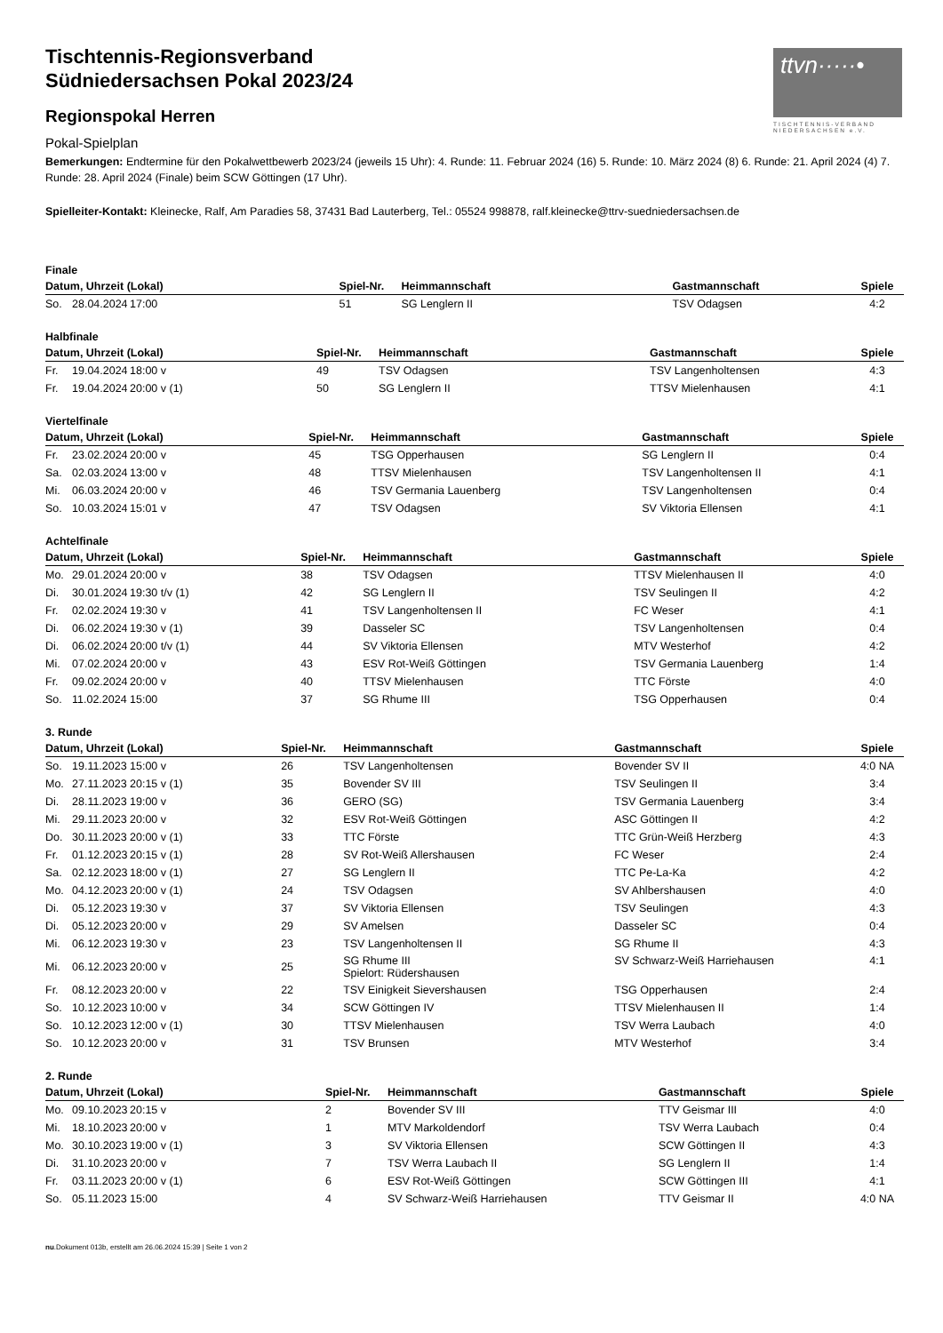ttvn·····•
TISCHTENNIS-VERBAND NIEDERSACHSEN e.V.
Tischtennis-Regionsverband
Südniedersachsen Pokal 2023/24
Regionspokal Herren
Pokal-Spielplan
Bemerkungen: Endtermine für den Pokalwettbewerb 2023/24 (jeweils 15 Uhr): 4. Runde: 11. Februar 2024 (16) 5. Runde: 10. März 2024 (8) 6. Runde: 21. April 2024 (4) 7. Runde: 28. April 2024 (Finale) beim SCW Göttingen (17 Uhr).
Spielleiter-Kontakt: Kleinecke, Ralf, Am Paradies 58, 37431 Bad Lauterberg, Tel.: 05524 998878, ralf.kleinecke@ttrv-suedniedersachsen.de
Finale
| Datum, Uhrzeit (Lokal) | | | Spiel-Nr. | Heimmannschaft | Gastmannschaft | Spiele |
| --- | --- | --- | --- | --- | --- | --- |
| So. | 28.04.2024 | 17:00 | 51 | SG Lenglern II | TSV Odagsen | 4:2 |
Halbfinale
| Datum, Uhrzeit (Lokal) | | | Spiel-Nr. | Heimmannschaft | Gastmannschaft | Spiele |
| --- | --- | --- | --- | --- | --- | --- |
| Fr. | 19.04.2024 | 18:00 v | 49 | TSV Odagsen | TSV Langenholtensen | 4:3 |
| Fr. | 19.04.2024 | 20:00 v (1) | 50 | SG Lenglern II | TTSV Mielenhausen | 4:1 |
Viertelfinale
| Datum, Uhrzeit (Lokal) | | | Spiel-Nr. | Heimmannschaft | Gastmannschaft | Spiele |
| --- | --- | --- | --- | --- | --- | --- |
| Fr. | 23.02.2024 | 20:00 v | 45 | TSG Opperhausen | SG Lenglern II | 0:4 |
| Sa. | 02.03.2024 | 13:00 v | 48 | TTSV Mielenhausen | TSV Langenholtensen II | 4:1 |
| Mi. | 06.03.2024 | 20:00 v | 46 | TSV Germania Lauenberg | TSV Langenholtensen | 0:4 |
| So. | 10.03.2024 | 15:01 v | 47 | TSV Odagsen | SV Viktoria Ellensen | 4:1 |
Achtelfinale
| Datum, Uhrzeit (Lokal) | | | Spiel-Nr. | Heimmannschaft | Gastmannschaft | Spiele |
| --- | --- | --- | --- | --- | --- | --- |
| Mo. | 29.01.2024 | 20:00 v | 38 | TSV Odagsen | TTSV Mielenhausen II | 4:0 |
| Di. | 30.01.2024 | 19:30 t/v (1) | 42 | SG Lenglern II | TSV Seulingen II | 4:2 |
| Fr. | 02.02.2024 | 19:30 v | 41 | TSV Langenholtensen II | FC Weser | 4:1 |
| Di. | 06.02.2024 | 19:30 v (1) | 39 | Dasseler SC | TSV Langenholtensen | 0:4 |
| Di. | 06.02.2024 | 20:00 t/v (1) | 44 | SV Viktoria Ellensen | MTV Westerhof | 4:2 |
| Mi. | 07.02.2024 | 20:00 v | 43 | ESV Rot-Weiß Göttingen | TSV Germania Lauenberg | 1:4 |
| Fr. | 09.02.2024 | 20:00 v | 40 | TTSV Mielenhausen | TTC Förste | 4:0 |
| So. | 11.02.2024 | 15:00 | 37 | SG Rhume III | TSG Opperhausen | 0:4 |
3. Runde
| Datum, Uhrzeit (Lokal) | | | Spiel-Nr. | Heimmannschaft | Gastmannschaft | Spiele |
| --- | --- | --- | --- | --- | --- | --- |
| So. | 19.11.2023 | 15:00 v | 26 | TSV Langenholtensen | Bovender SV II | 4:0 NA |
| Mo. | 27.11.2023 | 20:15 v (1) | 35 | Bovender SV III | TSV Seulingen II | 3:4 |
| Di. | 28.11.2023 | 19:00 v | 36 | GERO (SG) | TSV Germania Lauenberg | 3:4 |
| Mi. | 29.11.2023 | 20:00 v | 32 | ESV Rot-Weiß Göttingen | ASC Göttingen II | 4:2 |
| Do. | 30.11.2023 | 20:00 v (1) | 33 | TTC Förste | TTC Grün-Weiß Herzberg | 4:3 |
| Fr. | 01.12.2023 | 20:15 v (1) | 28 | SV Rot-Weiß Allershausen | FC Weser | 2:4 |
| Sa. | 02.12.2023 | 18:00 v (1) | 27 | SG Lenglern II | TTC Pe-La-Ka | 4:2 |
| Mo. | 04.12.2023 | 20:00 v (1) | 24 | TSV Odagsen | SV Ahlbershausen | 4:0 |
| Di. | 05.12.2023 | 19:30 v | 37 | SV Viktoria Ellensen | TSV Seulingen | 4:3 |
| Di. | 05.12.2023 | 20:00 v | 29 | SV Amelsen | Dasseler SC | 0:4 |
| Mi. | 06.12.2023 | 19:30 v | 23 | TSV Langenholtensen II | SG Rhume II | 4:3 |
| Mi. | 06.12.2023 | 20:00 v | 25 | SG Rhume III Spielort: Rüdershausen | SV Schwarz-Weiß Harriehausen | 4:1 |
| Fr. | 08.12.2023 | 20:00 v | 22 | TSV Einigkeit Sievershausen | TSG Opperhausen | 2:4 |
| So. | 10.12.2023 | 10:00 v | 34 | SCW Göttingen IV | TTSV Mielenhausen II | 1:4 |
| So. | 10.12.2023 | 12:00 v (1) | 30 | TTSV Mielenhausen | TSV Werra Laubach | 4:0 |
| So. | 10.12.2023 | 20:00 v | 31 | TSV Brunsen | MTV Westerhof | 3:4 |
2. Runde
| Datum, Uhrzeit (Lokal) | | | Spiel-Nr. | Heimmannschaft | Gastmannschaft | Spiele |
| --- | --- | --- | --- | --- | --- | --- |
| Mo. | 09.10.2023 | 20:15 v | 2 | Bovender SV III | TTV Geismar III | 4:0 |
| Mi. | 18.10.2023 | 20:00 v | 1 | MTV Markoldendorf | TSV Werra Laubach | 0:4 |
| Mo. | 30.10.2023 | 19:00 v (1) | 3 | SV Viktoria Ellensen | SCW Göttingen II | 4:3 |
| Di. | 31.10.2023 | 20:00 v | 7 | TSV Werra Laubach II | SG Lenglern II | 1:4 |
| Fr. | 03.11.2023 | 20:00 v (1) | 6 | ESV Rot-Weiß Göttingen | SCW Göttingen III | 4:1 |
| So. | 05.11.2023 | 15:00 | 4 | SV Schwarz-Weiß Harriehausen | TTV Geismar II | 4:0 NA |
nu.Dokument 013b, erstellt am 26.06.2024 15:39 | Seite 1 von 2